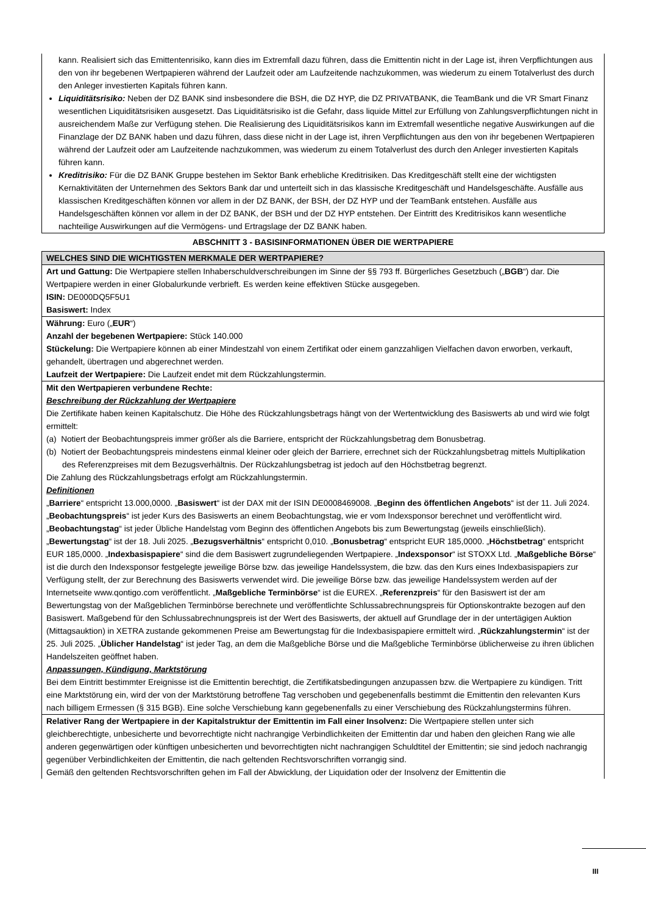| kann. Realisiert sich das Emittentenrisiko, kann dies im Extremfall dazu führen, dass die Emittentin nicht in der Lage ist, ihren Verpflichtungen aus den von ihr begebenen Wertpapieren während der Laufzeit oder am Laufzeitende nachzukommen, was wiederum zu einem Totalverlust des durch den Anleger investierten Kapitals führen kann. Liquiditätsrisiko: Neben der DZ BANK sind insbesondere die BSH, die DZ HYP, die DZ PRIVATBANK, die TeamBank und die VR Smart Finanz wesentlichen Liquiditätsrisiken ausgesetzt. Das Liquiditätsrisiko ist die Gefahr, dass liquide Mittel zur Erfüllung von Zahlungsverpflichtungen nicht in ausreichendem Maße zur Verfügung stehen. Die Realisierung des Liquiditätsrisikos kann im Extremfall wesentliche negative Auswirkungen auf die Finanzlage der DZ BANK haben und dazu führen, dass diese nicht in der Lage ist, ihren Verpflichtungen aus den von ihr begebenen Wertpapieren während der Laufzeit oder am Laufzeitende nachzukommen, was wiederum zu einem Totalverlust des durch den Anleger investierten Kapitals führen kann. Kreditrisiko: Für die DZ BANK Gruppe bestehen im Sektor Bank erhebliche Kreditrisiken. Das Kreditgeschäft stellt eine der wichtigsten Kernaktivitäten der Unternehmen des Sektors Bank dar und unterteilt sich in das klassische Kreditgeschäft und Handelsgeschäfte. Ausfälle aus klassischen Kreditgeschäften können vor allem in der DZ BANK, der BSH, der DZ HYP und der TeamBank entstehen. Ausfälle aus Handelsgeschäften können vor allem in der DZ BANK, der BSH und der DZ HYP entstehen. Der Eintritt des Kreditrisikos kann wesentliche nachteilige Auswirkungen auf die Vermögens- und Ertragslage der DZ BANK haben. |
ABSCHNITT 3 - BASISINFORMATIONEN ÜBER DIE WERTPAPIERE
| WELCHES SIND DIE WICHTIGSTEN MERKMALE DER WERTPAPIERE? |
| Art und Gattung: Die Wertpapiere stellen Inhaberschuldverschreibungen im Sinne der §§ 793 ff. Bürgerliches Gesetzbuch („ BGB “) dar. Die Wertpapiere werden in einer Globalurkunde verbrieft. Es werden keine effektiven Stücke ausgegeben. ISIN: DE000DQ5F5U1 Basiswert: Index |
| Währung: Euro („ EUR “) Anzahl der begebenen Wertpapiere: Stück 140.000 Stückelung: Die Wertpapiere können ab einer Mindestzahl von einem Zertifikat oder einem ganzzahligen Vielfachen davon erworben, verkauft, gehandelt, übertragen und abgerechnet werden. Laufzeit der Wertpapiere: Die Laufzeit endet mit dem Rückzahlungstermin. |
| Mit den Wertpapieren verbundene Rechte: Beschreibung der Rückzahlung der Wertpapiere Die Zertifikate haben keinen Kapitalschutz. Die Höhe des Rückzahlungsbetrags hängt von der Wertentwicklung des Basiswerts ab und wird wie folgt ermittelt: (a) Notiert der Beobachtungspreis immer größer als die Barriere, entspricht der Rückzahlungsbetrag dem Bonusbetrag. (b) Notiert der Beobachtungspreis mindestens einmal kleiner oder gleich der Barriere, errechnet sich der Rückzahlungsbetrag mittels Multiplikation des Referenzpreises mit dem Bezugsverhältnis. Der Rückzahlungsbetrag ist jedoch auf den Höchstbetrag begrenzt. Die Zahlung des Rückzahlungsbetrags erfolgt am Rückzahlungstermin. Definitionen „ Barriere “ entspricht 13.000,0000. „ Basiswert “ ist der DAX mit der ISIN DE0008469008. „ Beginn des öffentlichen Angebots “ ist der 11. Juli 2024. „ Beobachtungspreis “ ist jeder Kurs des Basiswerts an einem Beobachtungstag, wie er vom Indexsponsor berechnet und veröffentlicht wird. „ Beobachtungstag “ ist jeder Übliche Handelstag vom Beginn des öffentlichen Angebots bis zum Bewertungstag (jeweils einschließlich). „ Bewertungstag “ ist der 18. Juli 2025. „ Bezugsverhältnis “ entspricht 0,010. „ Bonusbetrag “ entspricht EUR 185,0000. „ Höchstbetrag “ entspricht EUR 185,0000. „ Indexbasispapiere “ sind die dem Basiswert zugrundeliegenden Wertpapiere. „ Indexsponsor “ ist STOXX Ltd. „ Maßgebliche Börse “ ist die durch den Indexsponsor festgelegte jeweilige Börse bzw. das jeweilige Handelssystem, die bzw. das den Kurs eines Indexbasispapiers zur Verfügung stellt, der zur Berechnung des Basiswerts verwendet wird. Die jeweilige Börse bzw. das jeweilige Handelssystem werden auf der Internetseite www.qontigo.com veröffentlicht. „ Maßgebliche Terminbörse “ ist die EUREX. „ Referenzpreis “ für den Basiswert ist der am Bewertungstag von der Maßgeblichen Terminbörse berechnete und veröffentlichte Schlussabrechnungspreis für Optionskontrakte bezogen auf den Basiswert. Maßgebend für den Schlussabrechnungspreis ist der Wert des Basiswerts, der aktuell auf Grundlage der in der untertägigen Auktion (Mittagsauktion) in XETRA zustande gekommenen Preise am Bewertungstag für die Indexbasispapiere ermittelt wird. „ Rückzahlungstermin “ ist der 25. Juli 2025. „ Üblicher Handelstag “ ist jeder Tag, an dem die Maßgebliche Börse und die Maßgebliche Terminbörse üblicherweise zu ihren üblichen Handelszeiten geöffnet haben. Anpassungen, Kündigung, Marktstörung Bei dem Eintritt bestimmter Ereignisse ist die Emittentin berechtigt, die Zertifikatsbedingungen anzupassen bzw. die Wertpapiere zu kündigen. Tritt eine Marktstörung ein, wird der von der Marktstörung betroffene Tag verschoben und gegebenenfalls bestimmt die Emittentin den relevanten Kurs nach billigem Ermessen (§ 315 BGB). Eine solche Verschiebung kann gegebenenfalls zu einer Verschiebung des Rückzahlungstermins führen. |
| Relativer Rang der Wertpapiere in der Kapitalstruktur der Emittentin im Fall einer Insolvenz: Die Wertpapiere stellen unter sich gleichberechtigte, unbesicherte und bevorrechtigte nicht nachrangige Verbindlichkeiten der Emittentin dar und haben den gleichen Rang wie alle anderen gegenwärtigen oder künftigen unbesicherten und bevorrechtigten nicht nachrangigen Schuldtitel der Emittentin; sie sind jedoch nachrangig gegenüber Verbindlichkeiten der Emittentin, die nach geltenden Rechtsvorschriften vorrangig sind. Gemäß den geltenden Rechtsvorschriften gehen im Fall der Abwicklung, der Liquidation oder der Insolvenz der Emittentin die |
III